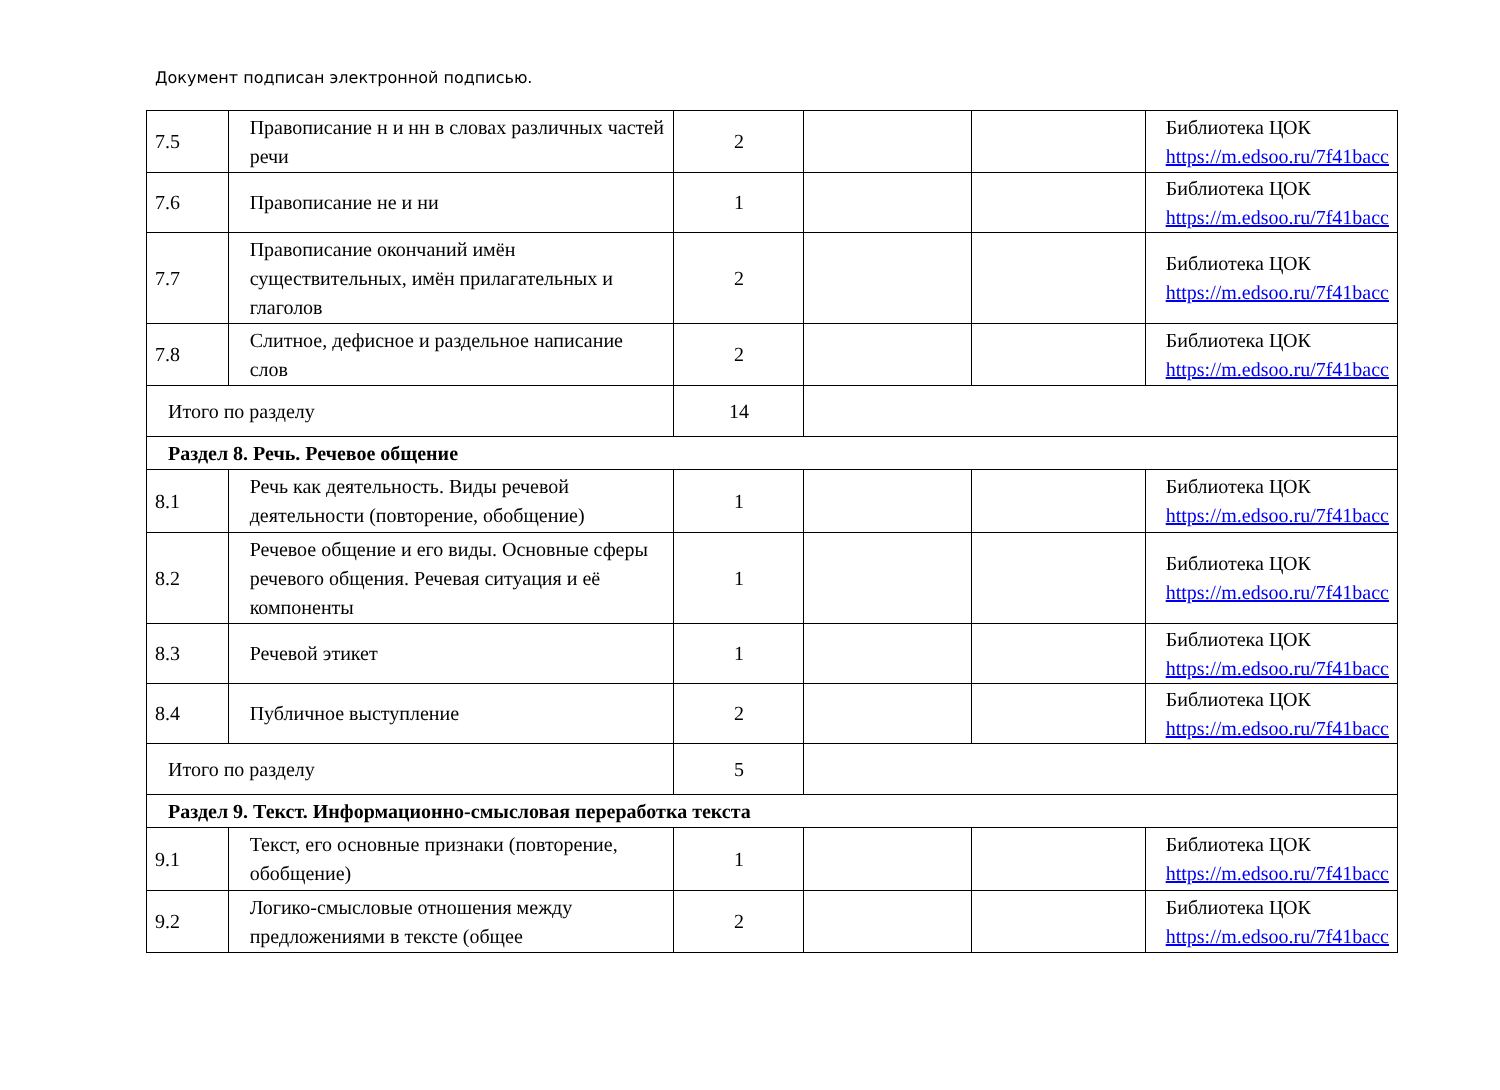Документ подписан электронной подписью.
| 7.5 | Правописание н и нн в словах различных частей речи | 2 | | | Библиотека ЦОК https://m.edsoo.ru/7f41bacc |
| 7.6 | Правописание не и ни | 1 | | | Библиотека ЦОК https://m.edsoo.ru/7f41bacc |
| 7.7 | Правописание окончаний имён существительных, имён прилагательных и глаголов | 2 | | | Библиотека ЦОК https://m.edsoo.ru/7f41bacc |
| 7.8 | Слитное, дефисное и раздельное написание слов | 2 | | | Библиотека ЦОК https://m.edsoo.ru/7f41bacc |
| Итого по разделу | | 14 | | | |
| Раздел 8. Речь. Речевое общение | | | | | |
| 8.1 | Речь как деятельность. Виды речевой деятельности (повторение, обобщение) | 1 | | | Библиотека ЦОК https://m.edsoo.ru/7f41bacc |
| 8.2 | Речевое общение и его виды. Основные сферы речевого общения. Речевая ситуация и её компоненты | 1 | | | Библиотека ЦОК https://m.edsoo.ru/7f41bacc |
| 8.3 | Речевой этикет | 1 | | | Библиотека ЦОК https://m.edsoo.ru/7f41bacc |
| 8.4 | Публичное выступление | 2 | | | Библиотека ЦОК https://m.edsoo.ru/7f41bacc |
| Итого по разделу | | 5 | | | |
| Раздел 9. Текст. Информационно-смысловая переработка текста | | | | | |
| 9.1 | Текст, его основные признаки (повторение, обобщение) | 1 | | | Библиотека ЦОК https://m.edsoo.ru/7f41bacc |
| 9.2 | Логико-смысловые отношения между предложениями в тексте (общее | 2 | | | Библиотека ЦОК https://m.edsoo.ru/7f41bacc |